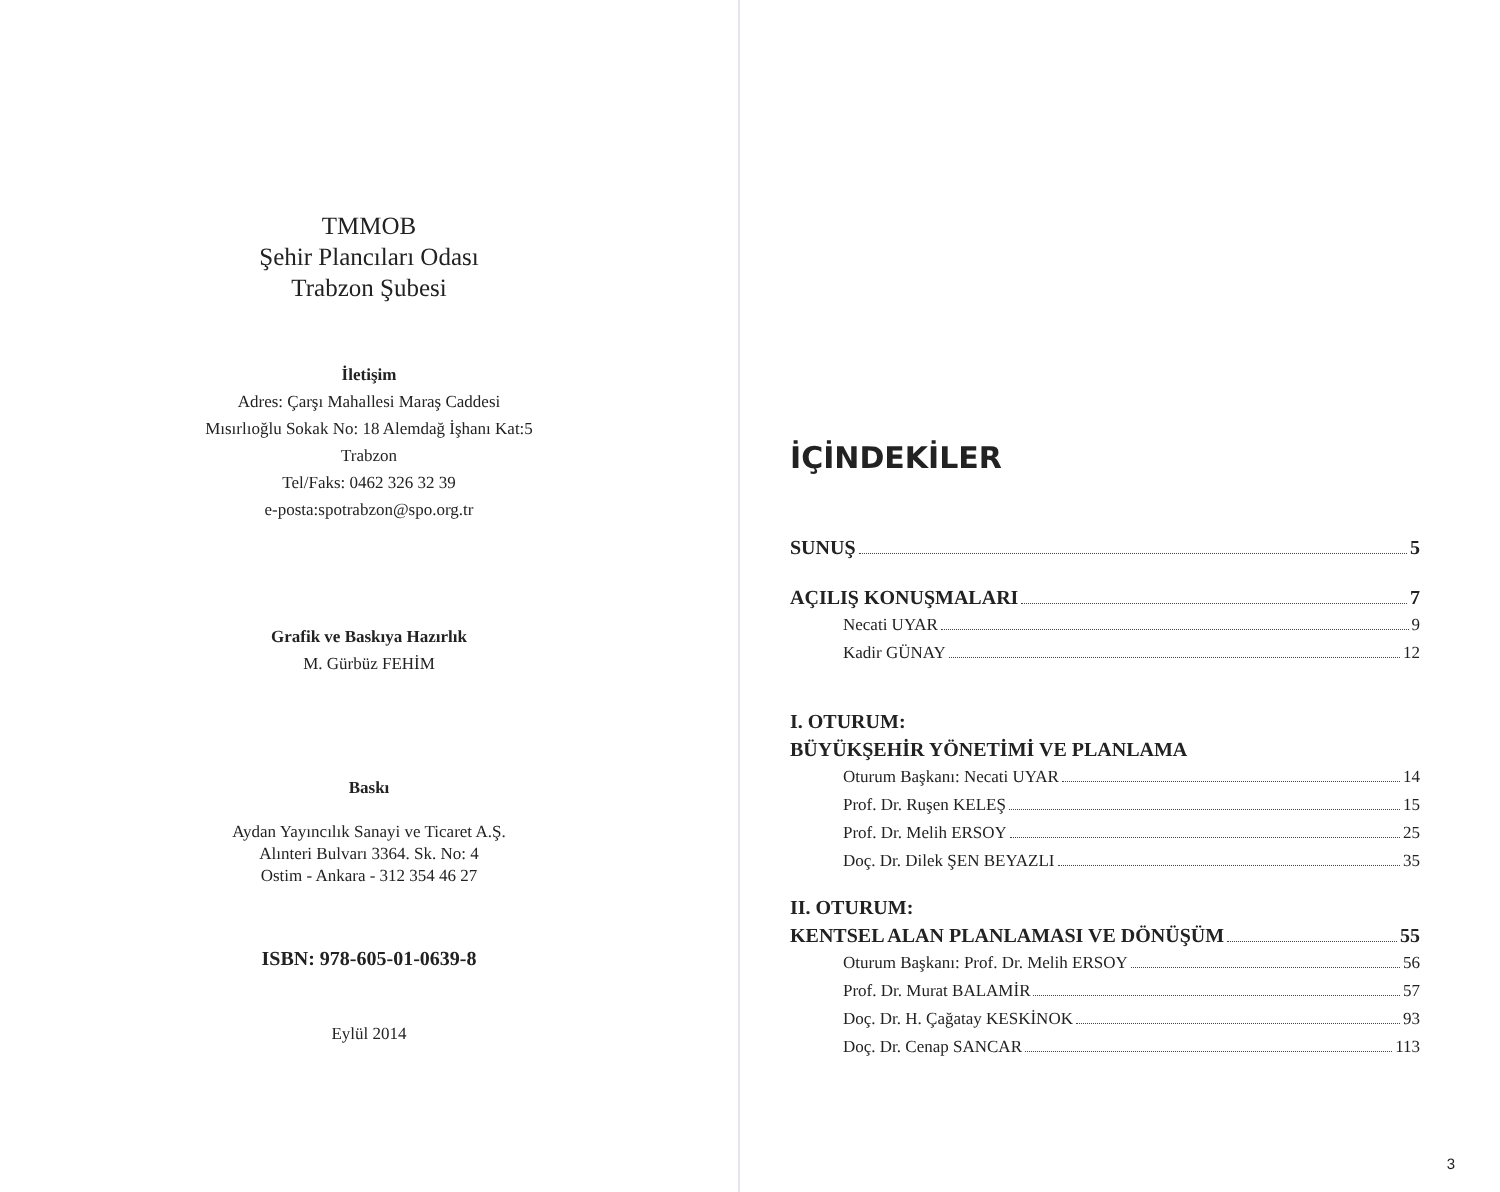TMMOB
Şehir Plancıları Odası
Trabzon Şubesi
İletişim
Adres: Çarşı Mahallesi Maraş Caddesi
Mısırlıoğlu Sokak No: 18 Alemdağ İşhanı Kat:5
Trabzon
Tel/Faks: 0462 326 32 39
e-posta:spotrabzon@spo.org.tr
Grafik ve Baskıya Hazırlık
M. Gürbüz FEHİM
Baskı
Aydan Yayıncılık Sanayi ve Ticaret A.Ş.
Alınteri Bulvarı 3364. Sk. No: 4
Ostim - Ankara - 312 354 46 27
ISBN: 978-605-01-0639-8
Eylül 2014
İÇİNDEKİLER
SUNUŞ 5
AÇILIŞ KONUŞMALARI 7
Necati UYAR 9
Kadir GÜNAY 12
I. OTURUM:
BÜYÜKŞEHİR YÖNETİMİ VE PLANLAMA
Oturum Başkanı: Necati UYAR 14
Prof. Dr. Ruşen KELEŞ 15
Prof. Dr. Melih ERSOY 25
Doç. Dr. Dilek ŞEN BEYAZLI 35
II. OTURUM:
KENTSEL ALAN PLANLAMASI VE DÖNÜŞÜM 55
Oturum Başkanı: Prof. Dr. Melih ERSOY 56
Prof. Dr. Murat BALAMİR 57
Doç. Dr. H. Çağatay KESKİNOK 93
Doç. Dr. Cenap SANCAR 113
3